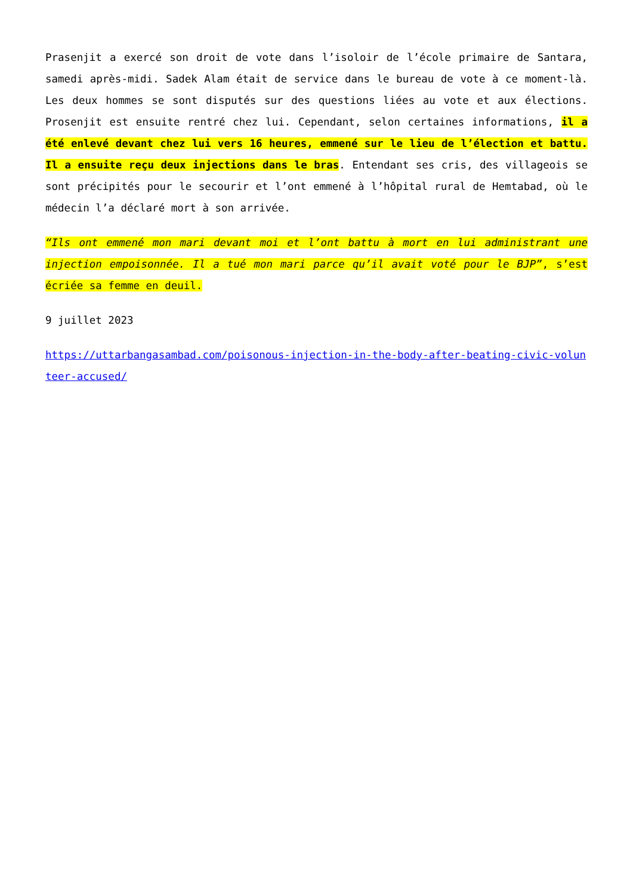Prasenjit a exercé son droit de vote dans l’isoloir de l’école primaire de Santara, samedi après-midi. Sadek Alam était de service dans le bureau de vote à ce moment-là. Les deux hommes se sont disputés sur des questions liées au vote et aux élections. Prosenjit est ensuite rentré chez lui. Cependant, selon certaines informations, il a été enlevé devant chez lui vers 16 heures, emmené sur le lieu de l’élection et battu. Il a ensuite reçu deux injections dans le bras. Entendant ses cris, des villageois se sont précipités pour le secourir et l’ont emmené à l’hôpital rural de Hemtabad, où le médecin l’a déclaré mort à son arrivée.
“Ils ont emmené mon mari devant moi et l’ont battu à mort en lui administrant une injection empoisonnée. Il a tué mon mari parce qu’il avait voté pour le BJP”, s’est écriée sa femme en deuil.
9 juillet 2023
https://uttarbangasambad.com/poisonous-injection-in-the-body-after-beating-civic-volunteer-accused/